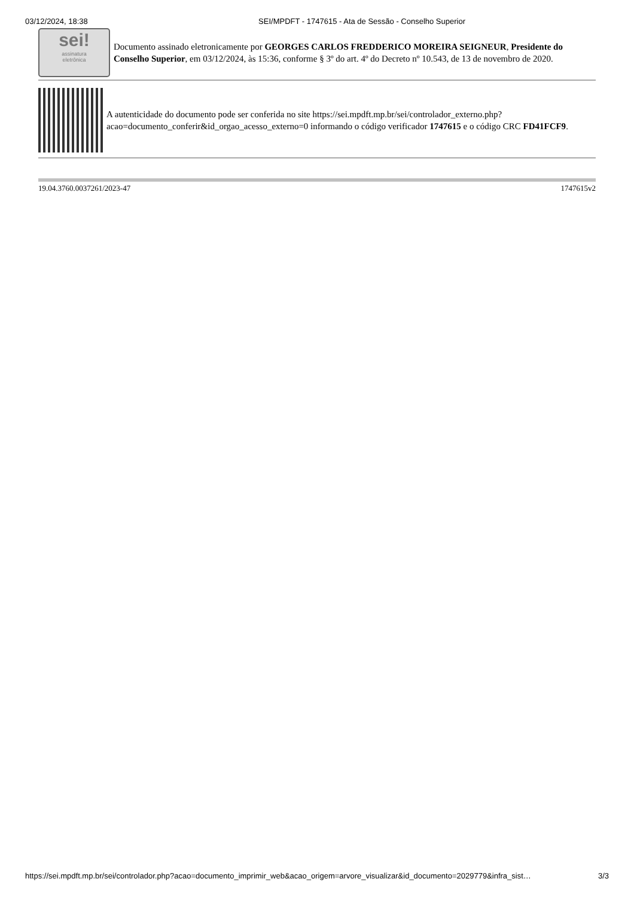03/12/2024, 18:38 SEI/MPDFT - 1747615 - Ata de Sessão - Conselho Superior
sei!
assinatura
eletrônica
Documento assinado eletronicamente por GEORGES CARLOS FREDDERICO MOREIRA SEIGNEUR, Presidente do Conselho Superior, em 03/12/2024, às 15:36, conforme § 3º do art. 4º do Decreto nº 10.543, de 13 de novembro de 2020.
A autenticidade do documento pode ser conferida no site https://sei.mpdft.mp.br/sei/controlador_externo.php?acao=documento_conferir&id_orgao_acesso_externo=0 informando o código verificador 1747615 e o código CRC FD41FCF9.
19.04.3760.0037261/2023-47 1747615v2
https://sei.mpdft.mp.br/sei/controlador.php?acao=documento_imprimir_web&acao_origem=arvore_visualizar&id_documento=2029779&infra_sist… 3/3